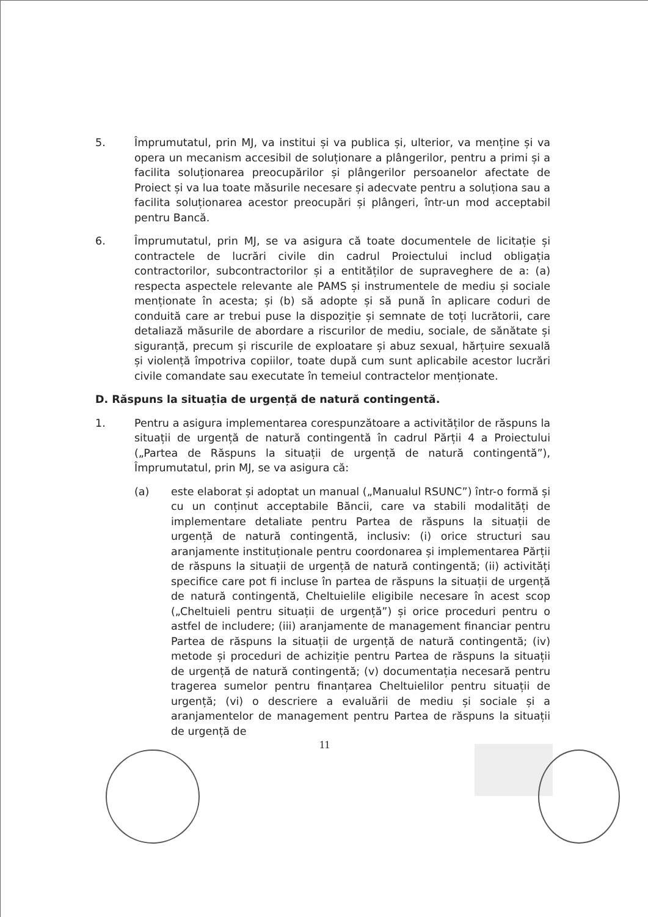5. Împrumutatul, prin MJ, va institui și va publica și, ulterior, va menține și va opera un mecanism accesibil de soluționare a plângerilor, pentru a primi și a facilita soluționarea preocupărilor și plângerilor persoanelor afectate de Proiect și va lua toate măsurile necesare și adecvate pentru a soluționa sau a facilita soluționarea acestor preocupări și plângeri, într-un mod acceptabil pentru Bancă.
6. Împrumutatul, prin MJ, se va asigura că toate documentele de licitație și contractele de lucrări civile din cadrul Proiectului includ obligația contractorilor, subcontractorilor și a entităților de supraveghere de a: (a) respecta aspectele relevante ale PAMS și instrumentele de mediu și sociale menționate în acesta; și (b) să adopte și să pună în aplicare coduri de conduită care ar trebui puse la dispoziție și semnate de toți lucrătorii, care detaliază măsurile de abordare a riscurilor de mediu, sociale, de sănătate și siguranță, precum și riscurile de exploatare și abuz sexual, hărțuire sexuală și violență împotriva copiilor, toate după cum sunt aplicabile acestor lucrări civile comandate sau executate în temeiul contractelor menționate.
D. Răspuns la situația de urgență de natură contingentă.
1. Pentru a asigura implementarea corespunzătoare a activităților de răspuns la situații de urgență de natură contingentă în cadrul Părții 4 a Proiectului („Partea de Răspuns la situații de urgență de natură contingentă”), Împrumutatul, prin MJ, se va asigura că:
(a) este elaborat și adoptat un manual („Manualul RSUNC”) într-o formă și cu un conținut acceptabile Băncii, care va stabili modalități de implementare detaliate pentru Partea de răspuns la situații de urgență de natură contingentă, inclusiv: (i) orice structuri sau aranjamente instituționale pentru coordonarea și implementarea Părții de răspuns la situații de urgență de natură contingentă; (ii) activități specifice care pot fi incluse în partea de răspuns la situații de urgență de natură contingentă, Cheltuielile eligibile necesare în acest scop („Cheltuieli pentru situații de urgență”) și orice proceduri pentru o astfel de includere; (iii) aranjamente de management financiar pentru Partea de răspuns la situații de urgență de natură contingentă; (iv) metode și proceduri de achiziție pentru Partea de răspuns la situații de urgență de natură contingentă; (v) documentația necesară pentru tragerea sumelor pentru finanțarea Cheltuielilor pentru situații de urgență; (vi) o descriere a evaluării de mediu și sociale și a aranjamentelor de management pentru Partea de răspuns la situații de urgență de
11